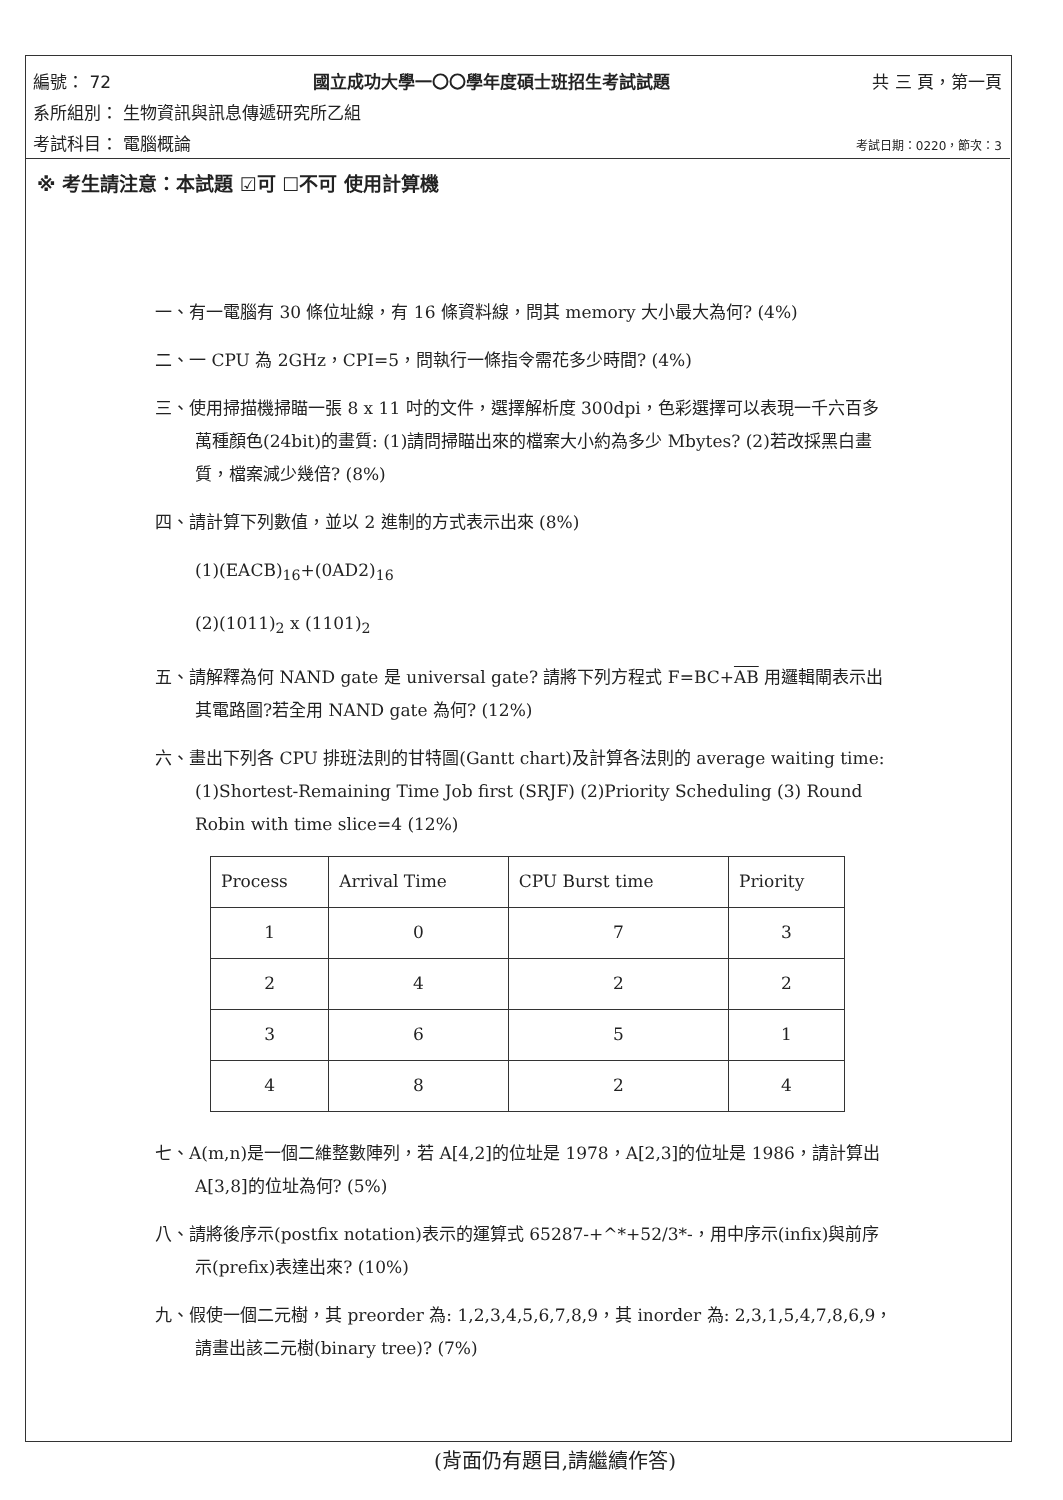編號： 72 國立成功大學一〇〇學年度碩士班招生考試試題 共 三 頁，第一頁
系所組別： 生物資訊與訊息傳遞研究所乙組
考試科目： 電腦概論 考試日期：0220，節次：3
※ 考生請注意：本試題 ☑可 ☐不可 使用計算機
一、有一電腦有 30 條位址線，有 16 條資料線，問其 memory 大小最大為何? (4%)
二、一 CPU 為 2GHz，CPI=5，問執行一條指令需花多少時間? (4%)
三、使用掃描機掃瞄一張 8 x 11 吋的文件，選擇解析度 300dpi，色彩選擇可以表現一千六百多萬種顏色(24bit)的畫質: (1)請問掃瞄出來的檔案大小約為多少 Mbytes? (2)若改採黑白畫質，檔案減少幾倍? (8%)
四、請計算下列數值，並以 2 進制的方式表示出來 (8%)
(1)(EACB)<sub>16</sub>+(0AD2)<sub>16</sub>
(2)(1011)<sub>2</sub> x (1101)<sub>2</sub>
五、請解釋為何 NAND gate 是 universal gate? 請將下列方程式 F=BC+AB 用邏輯閘表示出其電路圖?若全用 NAND gate 為何? (12%)
六、畫出下列各 CPU 排班法則的甘特圖(Gantt chart)及計算各法則的 average waiting time: (1)Shortest-Remaining Time Job first (SRJF) (2)Priority Scheduling (3) Round Robin with time slice=4 (12%)
| Process | Arrival Time | CPU Burst time | Priority |
| 1 | 0 | 7 | 3 |
| 2 | 4 | 2 | 2 |
| 3 | 6 | 5 | 1 |
| 4 | 8 | 2 | 4 |
七、A(m,n)是一個二維整數陣列，若 A[4,2]的位址是 1978，A[2,3]的位址是 1986，請計算出 A[3,8]的位址為何? (5%)
八、請將後序示(postfix notation)表示的運算式 65287-+^*+52/3*-，用中序示(infix)與前序示(prefix)表達出來? (10%)
九、假使一個二元樹，其 preorder 為: 1,2,3,4,5,6,7,8,9，其 inorder 為: 2,3,1,5,4,7,8,6,9，請畫出該二元樹(binary tree)? (7%)
(背面仍有題目,請繼續作答)